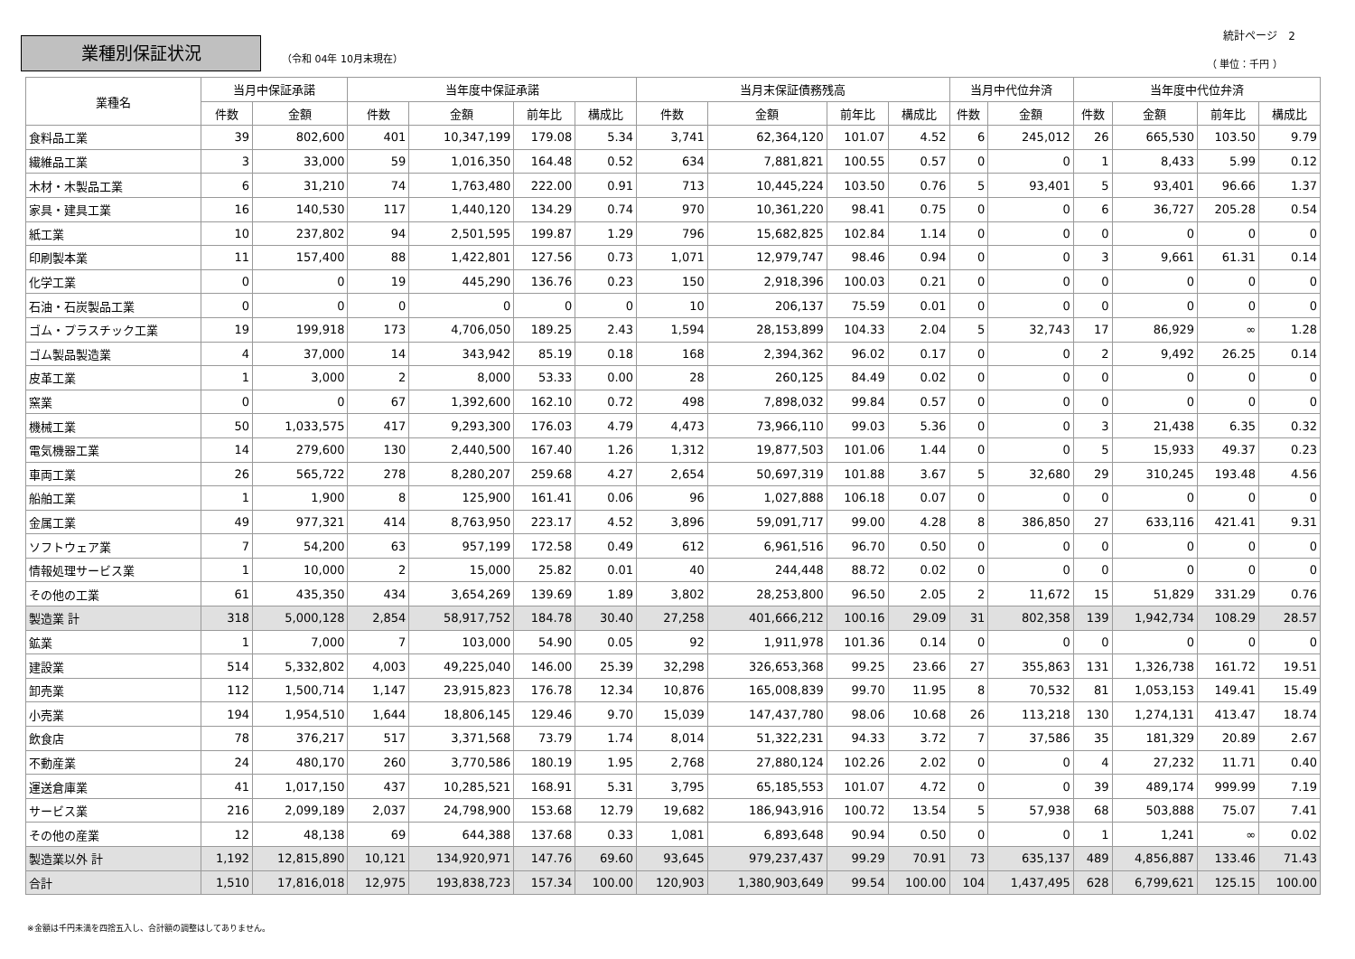業種別保証状況
（令和 04年 10月末現在）
統計ページ　2
（ 単位：千円 ）
| 業種名 | 当月中保証承諾 | | 当年度中保証承諾 | | | | 当月末保証債務残高 | | | | 当月中代位弁済 | | 当年度中代位弁済 | | | |
| --- | --- | --- | --- | --- | --- | --- | --- | --- | --- | --- | --- | --- | --- | --- | --- | --- |
| | 件数 | 金額 | 件数 | 金額 | 前年比 | 構成比 | 件数 | 金額 | 前年比 | 構成比 | 件数 | 金額 | 件数 | 金額 | 前年比 | 構成比 |
| 食料品工業 | 39 | 802,600 | 401 | 10,347,199 | 179.08 | 5.34 | 3,741 | 62,364,120 | 101.07 | 4.52 | 6 | 245,012 | 26 | 665,530 | 103.50 | 9.79 |
| 繊維品工業 | 3 | 33,000 | 59 | 1,016,350 | 164.48 | 0.52 | 634 | 7,881,821 | 100.55 | 0.57 | 0 | 0 | 1 | 8,433 | 5.99 | 0.12 |
| 木材・木製品工業 | 6 | 31,210 | 74 | 1,763,480 | 222.00 | 0.91 | 713 | 10,445,224 | 103.50 | 0.76 | 5 | 93,401 | 5 | 93,401 | 96.66 | 1.37 |
| 家具・建具工業 | 16 | 140,530 | 117 | 1,440,120 | 134.29 | 0.74 | 970 | 10,361,220 | 98.41 | 0.75 | 0 | 0 | 6 | 36,727 | 205.28 | 0.54 |
| 紙工業 | 10 | 237,802 | 94 | 2,501,595 | 199.87 | 1.29 | 796 | 15,682,825 | 102.84 | 1.14 | 0 | 0 | 0 | 0 | 0 | 0 |
| 印刷製本業 | 11 | 157,400 | 88 | 1,422,801 | 127.56 | 0.73 | 1,071 | 12,979,747 | 98.46 | 0.94 | 0 | 0 | 3 | 9,661 | 61.31 | 0.14 |
| 化学工業 | 0 | 0 | 19 | 445,290 | 136.76 | 0.23 | 150 | 2,918,396 | 100.03 | 0.21 | 0 | 0 | 0 | 0 | 0 | 0 |
| 石油・石炭製品工業 | 0 | 0 | 0 | 0 | 0 | 0 | 10 | 206,137 | 75.59 | 0.01 | 0 | 0 | 0 | 0 | 0 | 0 |
| ゴム・プラスチック工業 | 19 | 199,918 | 173 | 4,706,050 | 189.25 | 2.43 | 1,594 | 28,153,899 | 104.33 | 2.04 | 5 | 32,743 | 17 | 86,929 | ∞ | 1.28 |
| ゴム製品製造業 | 4 | 37,000 | 14 | 343,942 | 85.19 | 0.18 | 168 | 2,394,362 | 96.02 | 0.17 | 0 | 0 | 2 | 9,492 | 26.25 | 0.14 |
| 皮革工業 | 1 | 3,000 | 2 | 8,000 | 53.33 | 0.00 | 28 | 260,125 | 84.49 | 0.02 | 0 | 0 | 0 | 0 | 0 | 0 |
| 窯業 | 0 | 0 | 67 | 1,392,600 | 162.10 | 0.72 | 498 | 7,898,032 | 99.84 | 0.57 | 0 | 0 | 0 | 0 | 0 | 0 |
| 機械工業 | 50 | 1,033,575 | 417 | 9,293,300 | 176.03 | 4.79 | 4,473 | 73,966,110 | 99.03 | 5.36 | 0 | 0 | 3 | 21,438 | 6.35 | 0.32 |
| 電気機器工業 | 14 | 279,600 | 130 | 2,440,500 | 167.40 | 1.26 | 1,312 | 19,877,503 | 101.06 | 1.44 | 0 | 0 | 5 | 15,933 | 49.37 | 0.23 |
| 車両工業 | 26 | 565,722 | 278 | 8,280,207 | 259.68 | 4.27 | 2,654 | 50,697,319 | 101.88 | 3.67 | 5 | 32,680 | 29 | 310,245 | 193.48 | 4.56 |
| 船舶工業 | 1 | 1,900 | 8 | 125,900 | 161.41 | 0.06 | 96 | 1,027,888 | 106.18 | 0.07 | 0 | 0 | 0 | 0 | 0 | 0 |
| 金属工業 | 49 | 977,321 | 414 | 8,763,950 | 223.17 | 4.52 | 3,896 | 59,091,717 | 99.00 | 4.28 | 8 | 386,850 | 27 | 633,116 | 421.41 | 9.31 |
| ソフトウェア業 | 7 | 54,200 | 63 | 957,199 | 172.58 | 0.49 | 612 | 6,961,516 | 96.70 | 0.50 | 0 | 0 | 0 | 0 | 0 | 0 |
| 情報処理サービス業 | 1 | 10,000 | 2 | 15,000 | 25.82 | 0.01 | 40 | 244,448 | 88.72 | 0.02 | 0 | 0 | 0 | 0 | 0 | 0 |
| その他の工業 | 61 | 435,350 | 434 | 3,654,269 | 139.69 | 1.89 | 3,802 | 28,253,800 | 96.50 | 2.05 | 2 | 11,672 | 15 | 51,829 | 331.29 | 0.76 |
| 製造業 計 | 318 | 5,000,128 | 2,854 | 58,917,752 | 184.78 | 30.40 | 27,258 | 401,666,212 | 100.16 | 29.09 | 31 | 802,358 | 139 | 1,942,734 | 108.29 | 28.57 |
| 鉱業 | 1 | 7,000 | 7 | 103,000 | 54.90 | 0.05 | 92 | 1,911,978 | 101.36 | 0.14 | 0 | 0 | 0 | 0 | 0 | 0 |
| 建設業 | 514 | 5,332,802 | 4,003 | 49,225,040 | 146.00 | 25.39 | 32,298 | 326,653,368 | 99.25 | 23.66 | 27 | 355,863 | 131 | 1,326,738 | 161.72 | 19.51 |
| 卸売業 | 112 | 1,500,714 | 1,147 | 23,915,823 | 176.78 | 12.34 | 10,876 | 165,008,839 | 99.70 | 11.95 | 8 | 70,532 | 81 | 1,053,153 | 149.41 | 15.49 |
| 小売業 | 194 | 1,954,510 | 1,644 | 18,806,145 | 129.46 | 9.70 | 15,039 | 147,437,780 | 98.06 | 10.68 | 26 | 113,218 | 130 | 1,274,131 | 413.47 | 18.74 |
| 飲食店 | 78 | 376,217 | 517 | 3,371,568 | 73.79 | 1.74 | 8,014 | 51,322,231 | 94.33 | 3.72 | 7 | 37,586 | 35 | 181,329 | 20.89 | 2.67 |
| 不動産業 | 24 | 480,170 | 260 | 3,770,586 | 180.19 | 1.95 | 2,768 | 27,880,124 | 102.26 | 2.02 | 0 | 0 | 4 | 27,232 | 11.71 | 0.40 |
| 運送倉庫業 | 41 | 1,017,150 | 437 | 10,285,521 | 168.91 | 5.31 | 3,795 | 65,185,553 | 101.07 | 4.72 | 0 | 0 | 39 | 489,174 | 999.99 | 7.19 |
| サービス業 | 216 | 2,099,189 | 2,037 | 24,798,900 | 153.68 | 12.79 | 19,682 | 186,943,916 | 100.72 | 13.54 | 5 | 57,938 | 68 | 503,888 | 75.07 | 7.41 |
| その他の産業 | 12 | 48,138 | 69 | 644,388 | 137.68 | 0.33 | 1,081 | 6,893,648 | 90.94 | 0.50 | 0 | 0 | 1 | 1,241 | ∞ | 0.02 |
| 製造業以外 計 | 1,192 | 12,815,890 | 10,121 | 134,920,971 | 147.76 | 69.60 | 93,645 | 979,237,437 | 99.29 | 70.91 | 73 | 635,137 | 489 | 4,856,887 | 133.46 | 71.43 |
| 合計 | 1,510 | 17,816,018 | 12,975 | 193,838,723 | 157.34 | 100.00 | 120,903 | 1,380,903,649 | 99.54 | 100.00 | 104 | 1,437,495 | 628 | 6,799,621 | 125.15 | 100.00 |
※金額は千円未満を四捨五入し、合計額の調整はしてありません。